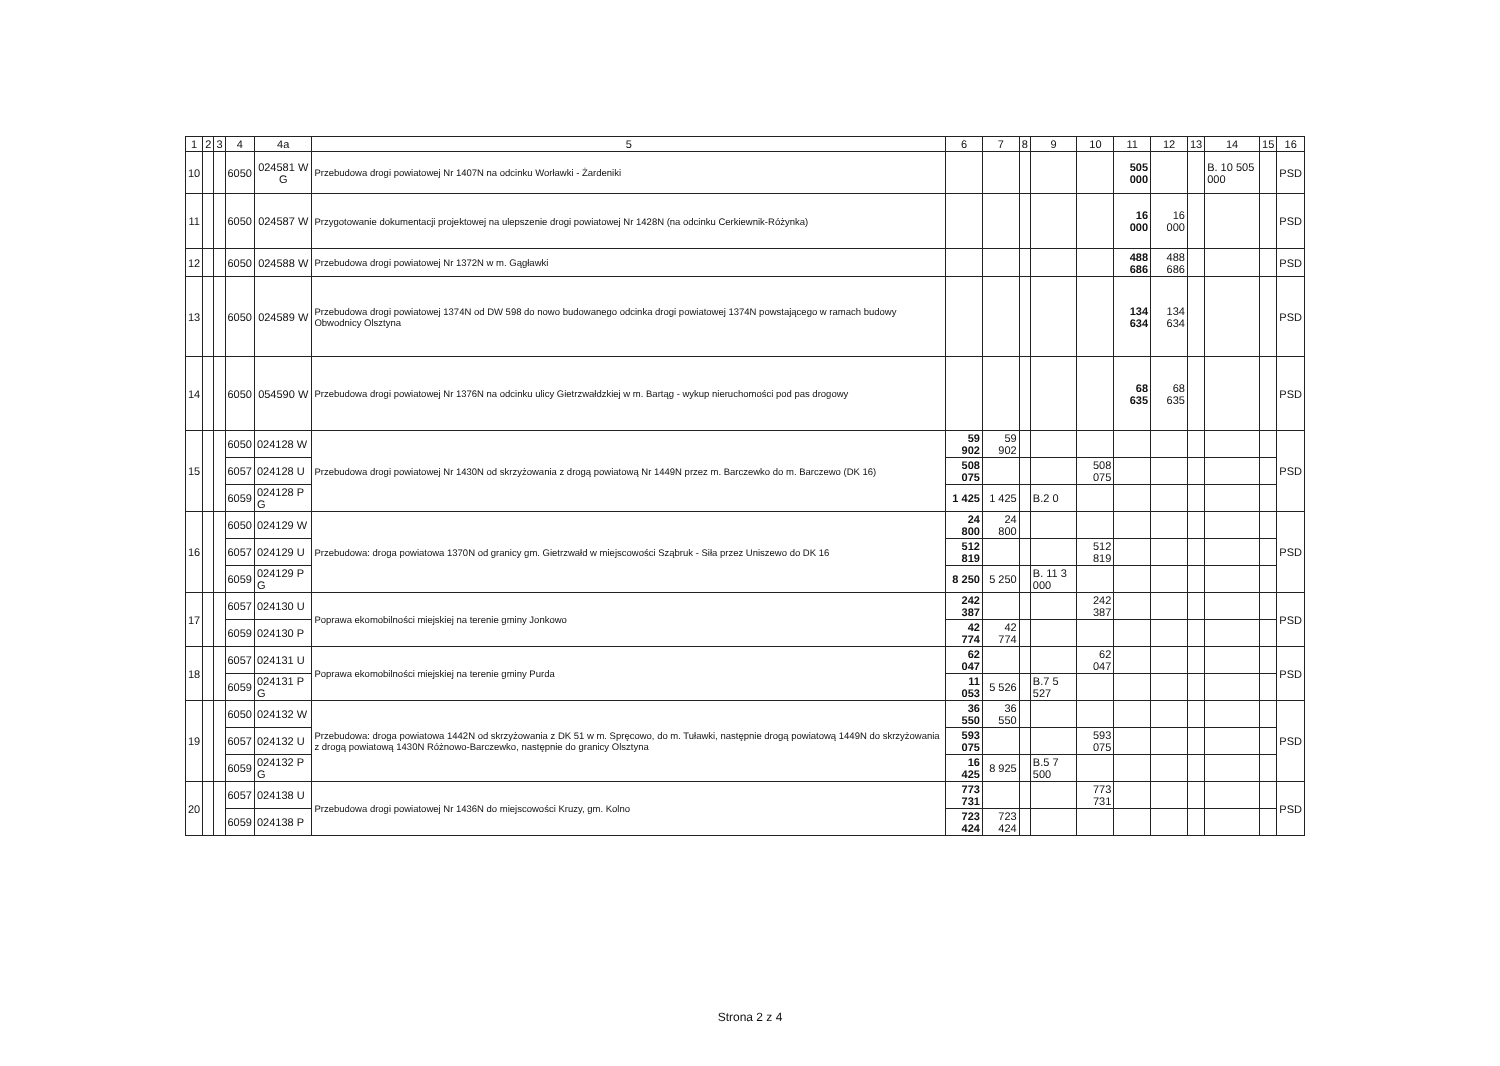| 1 | 2 | 3 | 4 | 4a | 5 | 6 | 7 | 8 | 9 | 10 | 11 | 12 | 13 | 14 | 15 | 16 |
| --- | --- | --- | --- | --- | --- | --- | --- | --- | --- | --- | --- | --- | --- | --- | --- | --- |
| 10 | | | 6050 | 024581 W G | Przebudowa drogi powiatowej Nr 1407N na odcinku Worławki - Żardeniki | | | | | | 505 000 | | | B. 10 505 000 | | PSD |
| 11 | | | 6050 | 024587 W | Przygotowanie dokumentacji projektowej na ulepszenie drogi powiatowej Nr 1428N (na odcinku Cerkiewnik-Różynka) | | | | | | 16 000 | 16 000 | | | | PSD |
| 12 | | | 6050 | 024588 W | Przebudowa drogi powiatowej Nr 1372N w m. Gągławki | | | | | | 488 686 | 488 686 | | | | PSD |
| 13 | | | 6050 | 024589 W | Przebudowa drogi powiatowej 1374N od DW 598 do nowo budowanego odcinka drogi powiatowej 1374N powstającego w ramach budowy Obwodnicy Olsztyna | | | | | | 134 634 | 134 634 | | | | PSD |
| 14 | | | 6050 | 054590 W | Przebudowa drogi powiatowej Nr 1376N na odcinku ulicy Gietrzwałdzkiej w m. Bartąg - wykup nieruchomości pod pas drogowy | | | | | | 68 635 | 68 635 | | | | PSD |
| 15 | | | 6050 | 024128 W | Przebudowa drogi powiatowej Nr 1430N od skrzyżowania z drogą powiatową Nr 1449N przez m. Barczewko do m. Barczewo (DK 16) | 59 902 | 59 902 | | | | | | | | | PSD |
| | | | 6057 | 024128 U | | 508 075 | | | | 508 075 | | | | | | |
| | | | 6059 | 024128 P G | | 1 425 | 1 425 | | B.2 0 | | | | | | | |
| 16 | | | 6050 | 024129 W | Przebudowa: droga powiatowa 1370N od granicy gm. Gietrzwałd w miejscowości Sząbruk - Siła przez Uniszewo do DK 16 | 24 800 | 24 800 | | | | | | | | | PSD |
| | | | 6057 | 024129 U | | 512 819 | | | | 512 819 | | | | | | |
| | | | 6059 | 024129 P G | | 8 250 | 5 250 | | B. 11 3 000 | | | | | | | |
| 17 | | | 6057 | 024130 U | Poprawa ekomobilności miejskiej na terenie gminy Jonkowo | 242 387 | | | | 242 387 | | | | | | PSD |
| | | | 6059 | 024130 P | | 42 774 | 42 774 | | | | | | | | | |
| 18 | | | 6057 | 024131 U | Poprawa ekomobilności miejskiej na terenie gminy Purda | 62 047 | | | | 62 047 | | | | | | PSD |
| | | | 6059 | 024131 P G | | 11 053 | 5 526 | | B.7 5 527 | | | | | | | |
| 19 | | | 6050 | 024132 W | Przebudowa: droga powiatowa 1442N od skrzyżowania z DK 51 w m. Spręcowo, do m. Tuławki, następnie drogą powiatową 1449N do skrzyżowania z drogą powiatową 1430N Różnowo-Barczewko, następnie do granicy Olsztyna | 36 550 | 36 550 | | | | | | | | | PSD |
| | | | 6057 | 024132 U | | 593 075 | | | | 593 075 | | | | | | |
| | | | 6059 | 024132 P G | | 16 425 | 8 925 | | B.5 7 500 | | | | | | | |
| 20 | | | 6057 | 024138 U | Przebudowa drogi powiatowej Nr 1436N do miejscowości Kruzy, gm. Kolno | 773 731 | | | | 773 731 | | | | | | PSD |
| | | | 6059 | 024138 P | | 723 424 | 723 424 | | | | | | | | | |
Strona 2 z 4